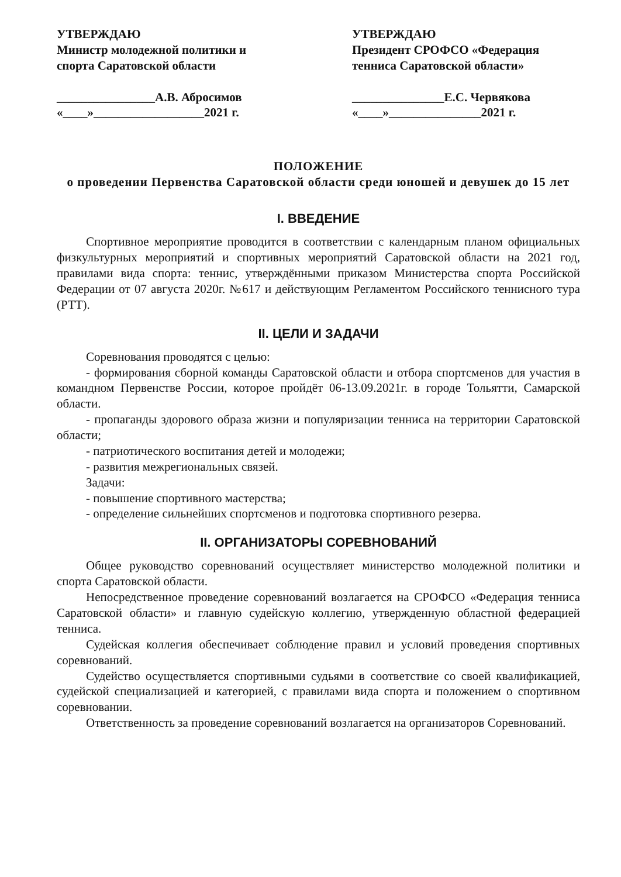УТВЕРЖДАЮ
Министр молодежной политики и спорта Саратовской области
________________А.В. Абросимов
«____»__________________2021 г.
УТВЕРЖДАЮ
Президент СРОФСО «Федерация тенниса Саратовской области»
_______________Е.С. Червякова
«____»_______________2021 г.
ПОЛОЖЕНИЕ
о проведении Первенства Саратовской области среди юношей и девушек до 15 лет
I. ВВЕДЕНИЕ
Спортивное мероприятие проводится в соответствии с календарным планом официальных физкультурных мероприятий и спортивных мероприятий Саратовской области на 2021 год, правилами вида спорта: теннис, утверждёнными приказом Министерства спорта Российской Федерации от 07 августа 2020г. №617 и действующим Регламентом Российского теннисного тура (РТТ).
II. ЦЕЛИ И ЗАДАЧИ
Соревнования проводятся с целью:
- формирования сборной команды Саратовской области и отбора спортсменов для участия в командном Первенстве России, которое пройдёт 06-13.09.2021г. в городе Тольятти, Самарской области.
- пропаганды здорового образа жизни и популяризации тенниса на территории Саратовской области;
- патриотического воспитания детей и молодежи;
- развития межрегиональных связей.
Задачи:
- повышение спортивного мастерства;
- определение сильнейших спортсменов и подготовка спортивного резерва.
II. ОРГАНИЗАТОРЫ СОРЕВНОВАНИЙ
Общее руководство соревнований осуществляет министерство молодежной политики и спорта Саратовской области.
Непосредственное проведение соревнований возлагается на СРОФСО «Федерация тенниса Саратовской области» и главную судейскую коллегию, утвержденную областной федерацией тенниса.
Судейская коллегия обеспечивает соблюдение правил и условий проведения спортивных соревнований.
Судейство осуществляется спортивными судьями в соответствие со своей квалификацией, судейской специализацией и категорией, с правилами вида спорта и положением о спортивном соревновании.
Ответственность за проведение соревнований возлагается на организаторов Соревнований.